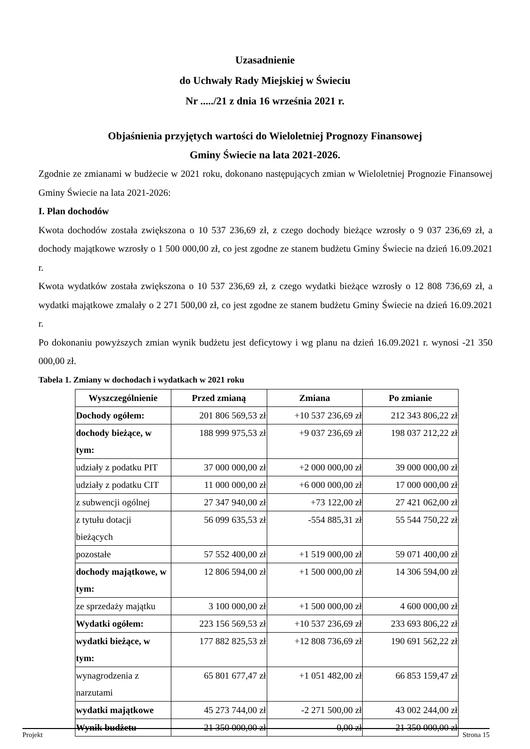Uzasadnienie
do Uchwały Rady Miejskiej w Świeciu
Nr ...../21 z dnia 16 września 2021 r.
Objaśnienia przyjętych wartości do Wieloletniej Prognozy Finansowej
Gminy Świecie na lata 2021-2026.
Zgodnie ze zmianami w budżecie w 2021 roku, dokonano następujących zmian w Wieloletniej Prognozie Finansowej Gminy Świecie na lata 2021-2026:
I. Plan dochodów
Kwota dochodów została zwiększona o 10 537 236,69 zł, z czego dochody bieżące wzrosły o 9 037 236,69 zł, a dochody majątkowe wzrosły o 1 500 000,00 zł, co jest zgodne ze stanem budżetu Gminy Świecie na dzień 16.09.2021 r.
Kwota wydatków została zwiększona o 10 537 236,69 zł, z czego wydatki bieżące wzrosły o 12 808 736,69 zł, a wydatki majątkowe zmalały o 2 271 500,00 zł, co jest zgodne ze stanem budżetu Gminy Świecie na dzień 16.09.2021 r.
Po dokonaniu powyższych zmian wynik budżetu jest deficytowy i wg planu na dzień 16.09.2021 r. wynosi -21 350 000,00 zł.
Tabela 1. Zmiany w dochodach i wydatkach w 2021 roku
| Wyszczególnienie | Przed zmianą | Zmiana | Po zmianie |
| --- | --- | --- | --- |
| Dochody ogółem: | 201 806 569,53 zł | +10 537 236,69 zł | 212 343 806,22 zł |
| dochody bieżące, w tym: | 188 999 975,53 zł | +9 037 236,69 zł | 198 037 212,22 zł |
| udziały z podatku PIT | 37 000 000,00 zł | +2 000 000,00 zł | 39 000 000,00 zł |
| udziały z podatku CIT | 11 000 000,00 zł | +6 000 000,00 zł | 17 000 000,00 zł |
| z subwencji ogólnej | 27 347 940,00 zł | +73 122,00 zł | 27 421 062,00 zł |
| z tytułu dotacji bieżących | 56 099 635,53 zł | -554 885,31 zł | 55 544 750,22 zł |
| pozostałe | 57 552 400,00 zł | +1 519 000,00 zł | 59 071 400,00 zł |
| dochody majątkowe, w tym: | 12 806 594,00 zł | +1 500 000,00 zł | 14 306 594,00 zł |
| ze sprzedaży majątku | 3 100 000,00 zł | +1 500 000,00 zł | 4 600 000,00 zł |
| Wydatki ogółem: | 223 156 569,53 zł | +10 537 236,69 zł | 233 693 806,22 zł |
| wydatki bieżące, w tym: | 177 882 825,53 zł | +12 808 736,69 zł | 190 691 562,22 zł |
| wynagrodzenia z narzutami | 65 801 677,47 zł | +1 051 482,00 zł | 66 853 159,47 zł |
| wydatki majątkowe | 45 273 744,00 zł | -2 271 500,00 zł | 43 002 244,00 zł |
| Wynik budżetu | -21 350 000,00 zł | 0,00 zł | -21 350 000,00 zł |
Projekt Strona 15